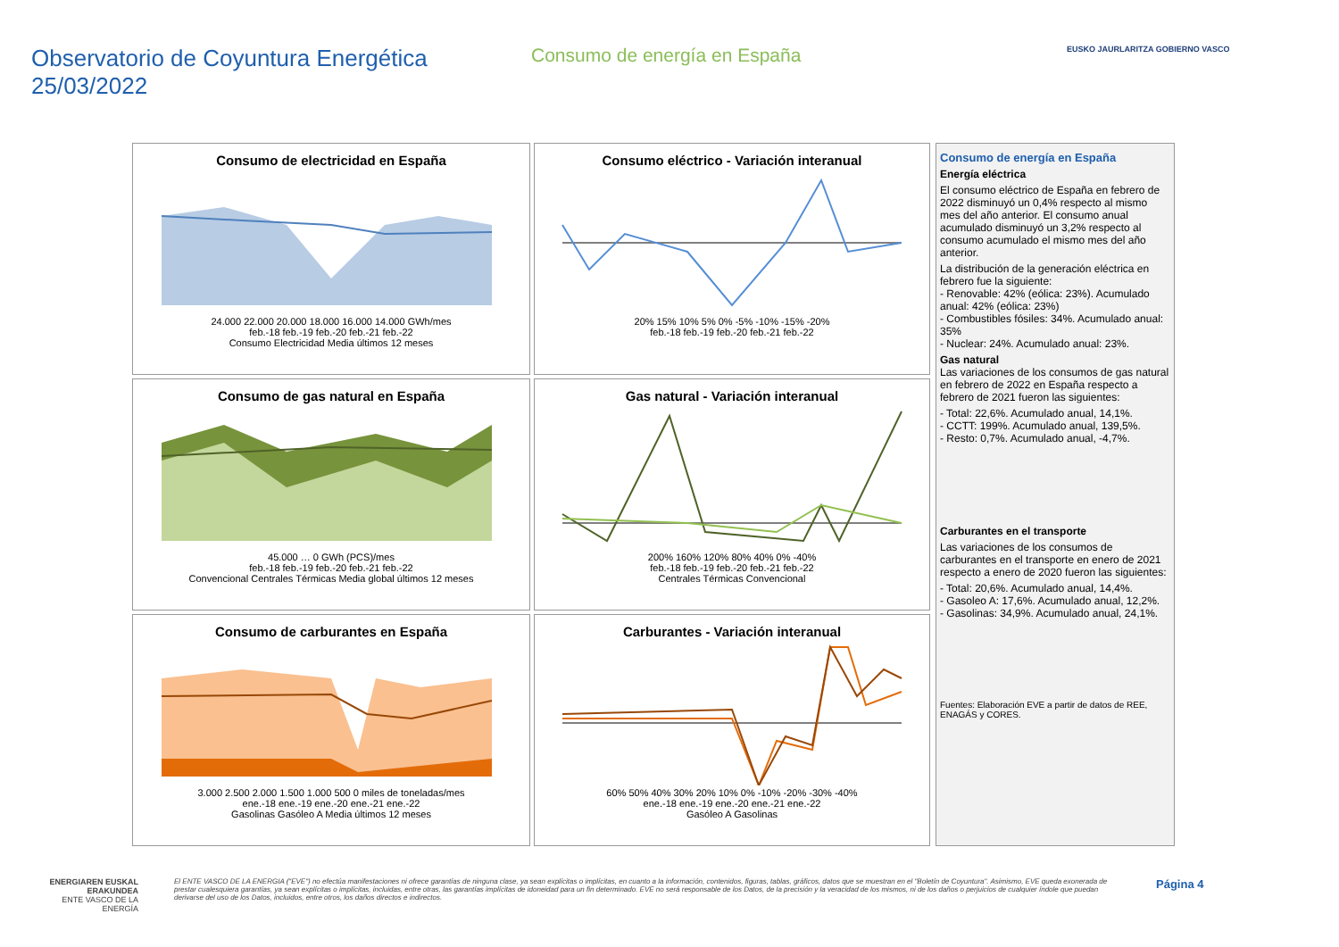Observatorio de Coyuntura Energética
25/03/2022
Consumo de energía en España
EUSKO JAURLARITZA GOBIERNO VASCO
Consumo de electricidad en España
24.000 22.000 20.000 18.000 16.000 14.000 GWh/mes
feb.-18 feb.-19 feb.-20 feb.-21 feb.-22
Consumo Electricidad Media últimos 12 meses
Consumo eléctrico - Variación interanual
20% 15% 10% 5% 0% -5% -10% -15% -20%
feb.-18 feb.-19 feb.-20 feb.-21 feb.-22
Consumo de gas natural en España
45.000 … 0 GWh (PCS)/mes
feb.-18 feb.-19 feb.-20 feb.-21 feb.-22
Convencional Centrales Térmicas Media global últimos 12 meses
Gas natural - Variación interanual
200% 160% 120% 80% 40% 0% -40%
feb.-18 feb.-19 feb.-20 feb.-21 feb.-22
Centrales Térmicas Convencional
Consumo de carburantes en España
3.000 2.500 2.000 1.500 1.000 500 0 miles de toneladas/mes
ene.-18 ene.-19 ene.-20 ene.-21 ene.-22
Gasolinas Gasóleo A Media últimos 12 meses
Carburantes - Variación interanual
60% 50% 40% 30% 20% 10% 0% -10% -20% -30% -40%
ene.-18 ene.-19 ene.-20 ene.-21 ene.-22
Gasóleo A Gasolinas
Consumo de energía en España
Energía eléctrica
El consumo eléctrico de España en febrero de 2022 disminuyó un 0,4% respecto al mismo mes del año anterior. El consumo anual acumulado disminuyó un 3,2% respecto al consumo acumulado el mismo mes del año anterior.
La distribución de la generación eléctrica en febrero fue la siguiente:
- Renovable: 42% (eólica: 23%). Acumulado anual: 42% (eólica: 23%)
- Combustibles fósiles: 34%. Acumulado anual: 35%
- Nuclear: 24%. Acumulado anual: 23%.
Gas natural
Las variaciones de los consumos de gas natural en febrero de 2022 en España respecto a febrero de 2021 fueron las siguientes:
- Total: 22,6%. Acumulado anual, 14,1%.
- CCTT: 199%. Acumulado anual, 139,5%.
- Resto: 0,7%. Acumulado anual, -4,7%.
Carburantes en el transporte
Las variaciones de los consumos de carburantes en el transporte en enero de 2021 respecto a enero de 2020 fueron las siguientes:
- Total: 20,6%. Acumulado anual, 14,4%.
- Gasoleo A: 17,6%. Acumulado anual, 12,2%.
- Gasolinas: 34,9%. Acumulado anual, 24,1%.
Fuentes: Elaboración EVE a partir de datos de REE, ENAGÁS y CORES.
ENERGIAREN EUSKAL ERAKUNDEA
ENTE VASCO DE LA ENERGÍA
El ENTE VASCO DE LA ENERGIA ("EVE") no efectúa manifestaciones ni ofrece garantías de ninguna clase, ya sean explícitas o implícitas, en cuanto a la información, contenidos, figuras, tablas, gráficos, datos que se muestran en el "Boletín de Coyuntura". Asimismo, EVE queda exonerada de prestar cualesquiera garantías, ya sean explícitas o implícitas, incluidas, entre otras, las garantías implícitas de idoneidad para un fin determinado. EVE no será responsable de los Datos, de la precisión y la veracidad de los mismos, ni de los daños o perjuicios de cualquier índole que puedan derivarse del uso de los Datos, incluidos, entre otros, los daños directos e indirectos.
Página 4